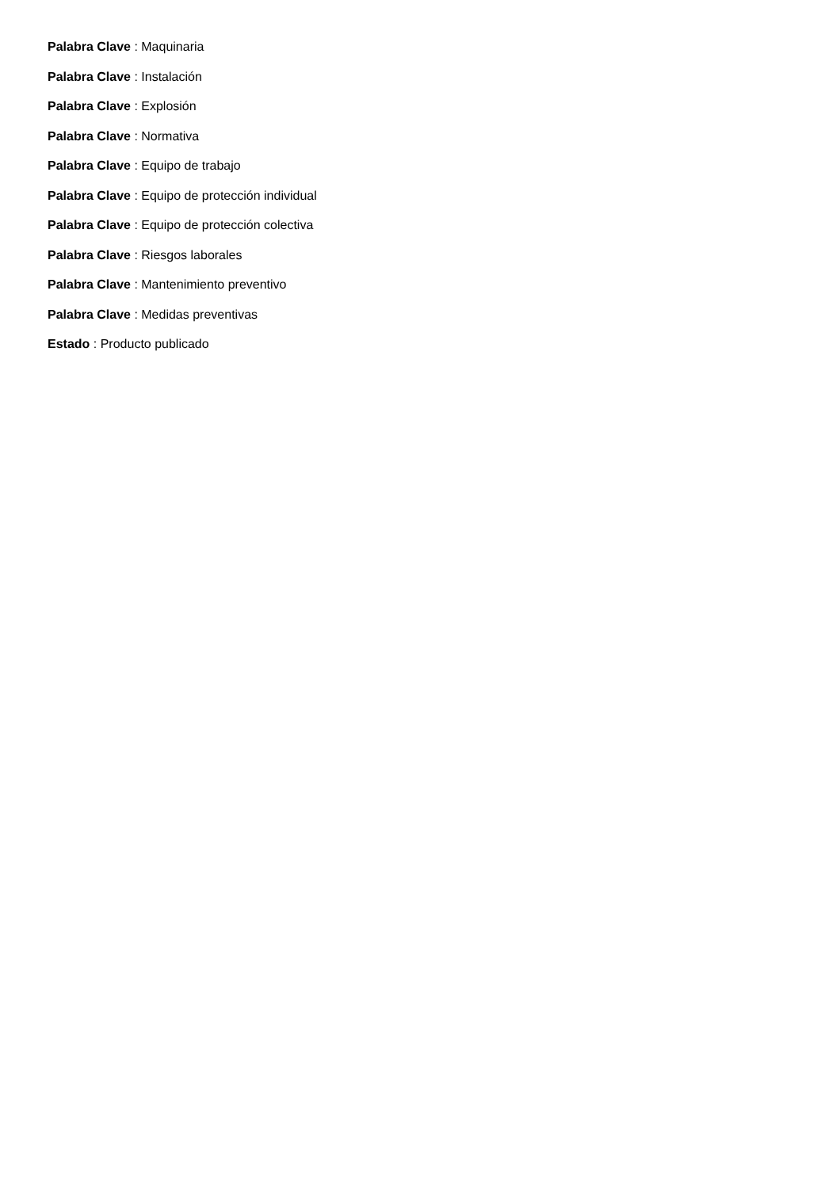Palabra Clave : Maquinaria
Palabra Clave : Instalación
Palabra Clave : Explosión
Palabra Clave : Normativa
Palabra Clave : Equipo de trabajo
Palabra Clave : Equipo de protección individual
Palabra Clave : Equipo de protección colectiva
Palabra Clave : Riesgos laborales
Palabra Clave : Mantenimiento preventivo
Palabra Clave : Medidas preventivas
Estado : Producto publicado